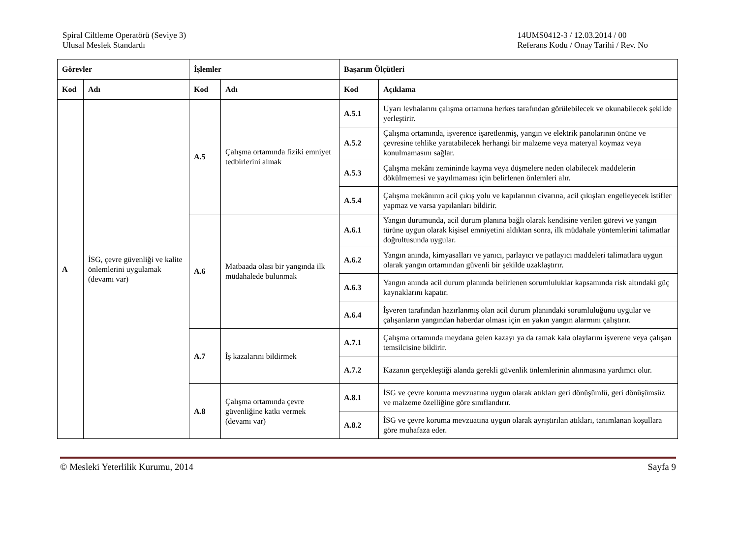Spiral Ciltleme Operatörü (Seviye 3)
Ulusal Meslek Standardı
14UMS0412-3 / 12.03.2014 / 00
Referans Kodu / Onay Tarihi / Rev. No
| Görevler | | İşlemler | | Başarım Ölçütleri | |
| --- | --- | --- | --- | --- | --- |
| Kod | Adı | Kod | Adı | Kod | Açıklama |
| A | İSG, çevre güvenliği ve kalite önlemlerini uygulamak (devamı var) | A.5 | Çalışma ortamında fiziki emniyet tedbirlerini almak | A.5.1 | Uyarı levhalarını çalışma ortamına herkes tarafından görülebilecek ve okunabilecek şekilde yerleştirir. |
| | | | | A.5.2 | Çalışma ortamında, işverence işaretlenmiş, yangın ve elektrik panolarının önüne ve çevresine tehlike yaratabilecek herhangi bir malzeme veya materyal koymaz veya konulmamasını sağlar. |
| | | | | A.5.3 | Çalışma mekânı zemininde kayma veya düşmelere neden olabilecek maddelerin dökülmemesi ve yayılmaması için belirlenen önlemleri alır. |
| | | | | A.5.4 | Çalışma mekânının acil çıkış yolu ve kapılarının civarına, acil çıkışları engelleyecek istifler yapmaz ve varsa yapılanları bildirir. |
| | | A.6 | Matbaada olası bir yangında ilk müdahalede bulunmak | A.6.1 | Yangın durumunda, acil durum planına bağlı olarak kendisine verilen görevi ve yangın türüne uygun olarak kişisel emniyetini aldıktan sonra, ilk müdahale yöntemlerini talimatlar doğrultusunda uygular. |
| | | | | A.6.2 | Yangın anında, kimyasalları ve yanıcı, parlayıcı ve patlayıcı maddeleri talimatlara uygun olarak yangın ortamından güvenli bir şekilde uzaklaştırır. |
| | | | | A.6.3 | Yangın anında acil durum planında belirlenen sorumluluklar kapsamında risk altındaki güç kaynaklarını kapatır. |
| | | | | A.6.4 | İşveren tarafından hazırlanmış olan acil durum planındaki sorumluluğunu uygular ve çalışanların yangından haberdar olması için en yakın yangın alarmını çalıştırır. |
| | | A.7 | İş kazalarını bildirmek | A.7.1 | Çalışma ortamında meydana gelen kazayı ya da ramak kala olaylarını işverene veya çalışan temsilcisine bildirir. |
| | | | | A.7.2 | Kazanın gerçekleştiği alanda gerekli güvenlik önlemlerinin alınmasına yardımcı olur. |
| | | A.8 | Çalışma ortamında çevre güvenliğine katkı vermek (devamı var) | A.8.1 | İSG ve çevre koruma mevzuatına uygun olarak atıkları geri dönüşümlü, geri dönüşümsüz ve malzeme özelliğine göre sınıflandırır. |
| | | | | A.8.2 | İSG ve çevre koruma mevzuatına uygun olarak ayrıştırılan atıkları, tanımlanan koşullara göre muhafaza eder. |
© Mesleki Yeterlilik Kurumu, 2014
Sayfa 9